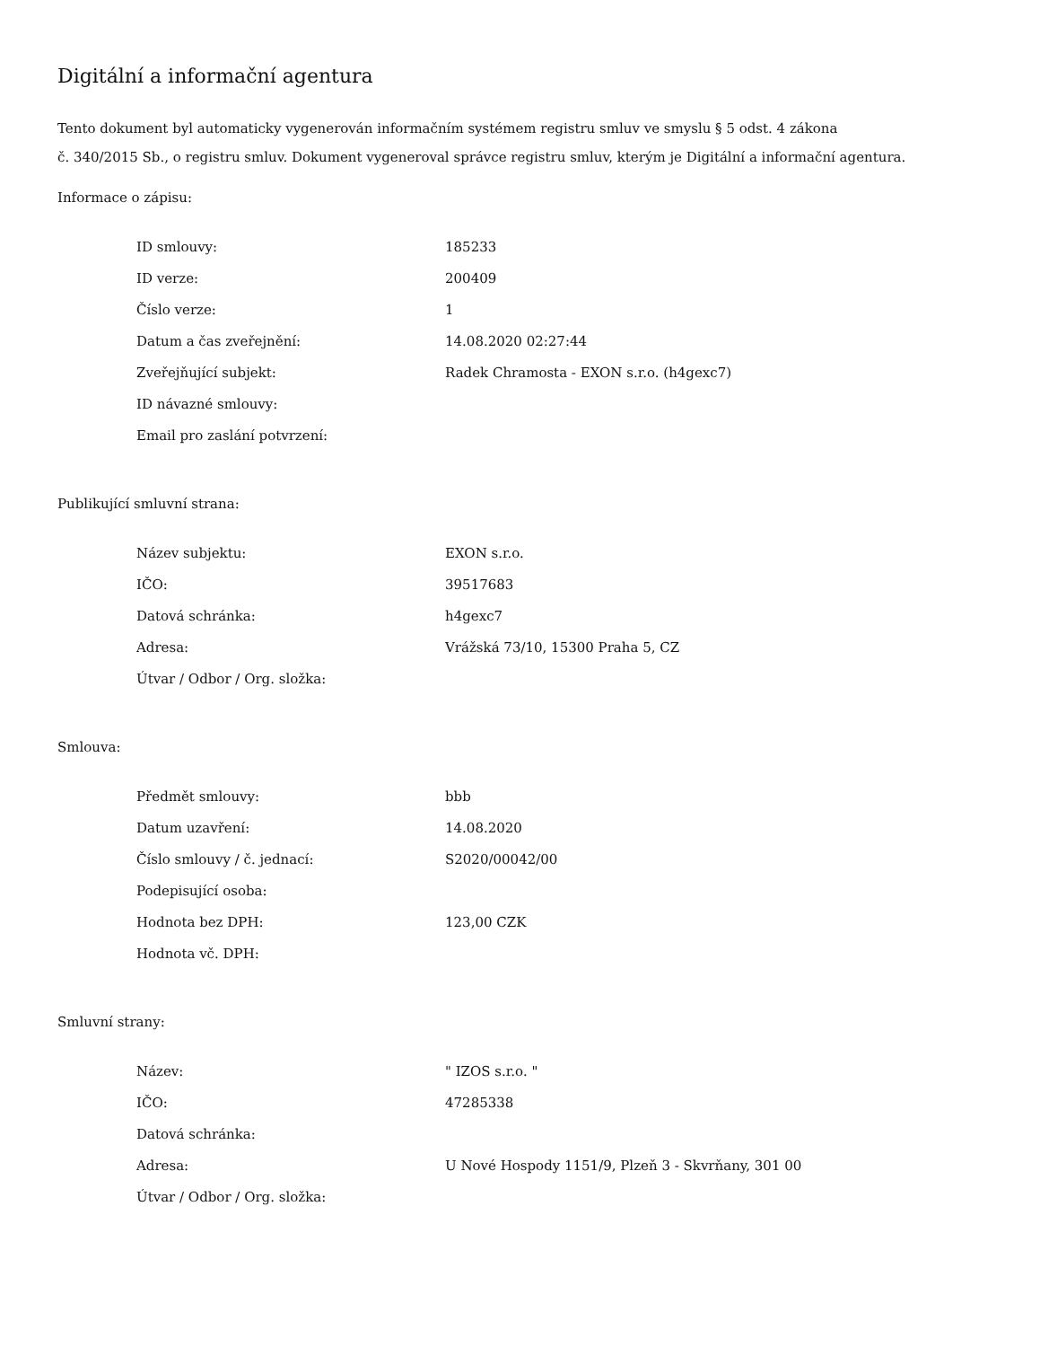Digitální a informační agentura
Tento dokument byl automaticky vygenerován informačním systémem registru smluv ve smyslu § 5 odst. 4 zákona
č. 340/2015 Sb., o registru smluv. Dokument vygeneroval správce registru smluv, kterým je Digitální a informační agentura.
Informace o zápisu:
| ID smlouvy: | 185233 |
| ID verze: | 200409 |
| Číslo verze: | 1 |
| Datum a čas zveřejnění: | 14.08.2020 02:27:44 |
| Zveřejňující subjekt: | Radek Chramosta - EXON s.r.o. (h4gexc7) |
| ID návazné smlouvy: | |
| Email pro zaslání potvrzení: | |
Publikující smluvní strana:
| Název subjektu: | EXON s.r.o. |
| IČO: | 39517683 |
| Datová schránka: | h4gexc7 |
| Adresa: | Vrážská 73/10, 15300 Praha 5, CZ |
| Útvar / Odbor / Org. složka: | |
Smlouva:
| Předmět smlouvy: | bbb |
| Datum uzavření: | 14.08.2020 |
| Číslo smlouvy / č. jednací: | S2020/00042/00 |
| Podepisující osoba: | |
| Hodnota bez DPH: | 123,00 CZK |
| Hodnota vč. DPH: | |
Smluvní strany:
| Název: | " IZOS s.r.o. " |
| IČO: | 47285338 |
| Datová schránka: | |
| Adresa: | U Nové Hospody 1151/9, Plzeň 3 - Skvrňany, 301 00 |
| Útvar / Odbor / Org. složka: | |